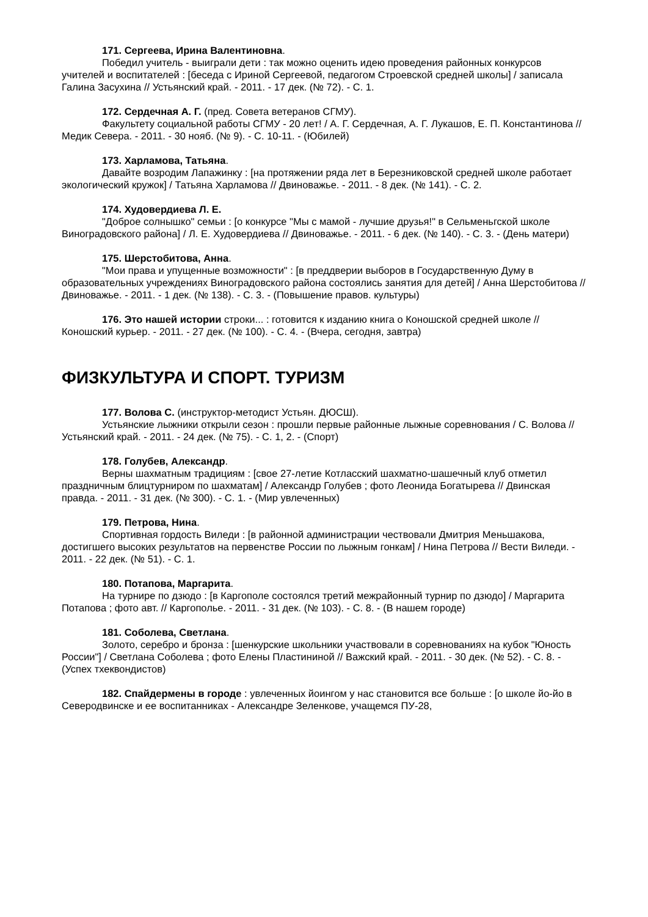171. Сергеева, Ирина Валентиновна.
Победил учитель - выиграли дети : так можно оценить идею проведения районных конкурсов учителей и воспитателей : [беседа с Ириной Сергеевой, педагогом Строевской средней школы] / записала Галина Засухина // Устьянский край. - 2011. - 17 дек. (№ 72). - С. 1.
172. Сердечная А. Г. (пред. Совета ветеранов СГМУ).
Факультету социальной работы СГМУ - 20 лет! / А. Г. Сердечная, А. Г. Лукашов, Е. П. Константинова // Медик Севера. - 2011. - 30 нояб. (№ 9). - С. 10-11. - (Юбилей)
173. Харламова, Татьяна.
Давайте возродим Лапажинку : [на протяжении ряда лет в Березниковской средней школе работает экологический кружок] / Татьяна Харламова // Двиноважье. - 2011. - 8 дек. (№ 141). - С. 2.
174. Худовердиева Л. Е.
"Доброе солнышко" семьи : [о конкурсе "Мы с мамой - лучшие друзья!" в Сельменьгской школе Виноградовского района] / Л. Е. Худовердиева // Двиноважье. - 2011. - 6 дек. (№ 140). - С. 3. - (День матери)
175. Шерстобитова, Анна.
"Мои права и упущенные возможности" : [в преддверии выборов в Государственную Думу в образовательных учреждениях Виноградовского района состоялись занятия для детей] / Анна Шерстобитова // Двиноважье. - 2011. - 1 дек. (№ 138). - С. 3. - (Повышение правов. культуры)
176. Это нашей истории строки... : готовится к изданию книга о Коношской средней школе // Коношский курьер. - 2011. - 27 дек. (№ 100). - С. 4. - (Вчера, сегодня, завтра)
ФИЗКУЛЬТУРА И СПОРТ. ТУРИЗМ
177. Волова С. (инструктор-методист Устьян. ДЮСШ).
Устьянские лыжники открыли сезон : прошли первые районные лыжные соревнования / С. Волова // Устьянский край. - 2011. - 24 дек. (№ 75). - С. 1, 2. - (Спорт)
178. Голубев, Александр.
Верны шахматным традициям : [свое 27-летие Котласский шахматно-шашечный клуб отметил праздничным блицтурниром по шахматам] / Александр Голубев ; фото Леонида Богатырева // Двинская правда. - 2011. - 31 дек. (№ 300). - С. 1. - (Мир увлеченных)
179. Петрова, Нина.
Спортивная гордость Виледи : [в районной администрации чествовали Дмитрия Меньшакова, достигшего высоких результатов на первенстве России по лыжным гонкам] / Нина Петрова // Вести Виледи. - 2011. - 22 дек. (№ 51). - С. 1.
180. Потапова, Маргарита.
На турнире по дзюдо : [в Каргополе состоялся третий межрайонный турнир по дзюдо] / Маргарита Потапова ; фото авт. // Каргополье. - 2011. - 31 дек. (№ 103). - С. 8. - (В нашем городе)
181. Соболева, Светлана.
Золото, серебро и бронза : [шенкурские школьники участвовали в соревнованиях на кубок "Юность России"] / Светлана Соболева ; фото Елены Пластининой // Важский край. - 2011. - 30 дек. (№ 52). - С. 8. - (Успех тхеквондистов)
182. Спайдермены в городе : увлеченных йоингом у нас становится все больше : [о школе йо-йо в Северодвинске и ее воспитанниках - Александре Зеленкове, учащемся ПУ-28,